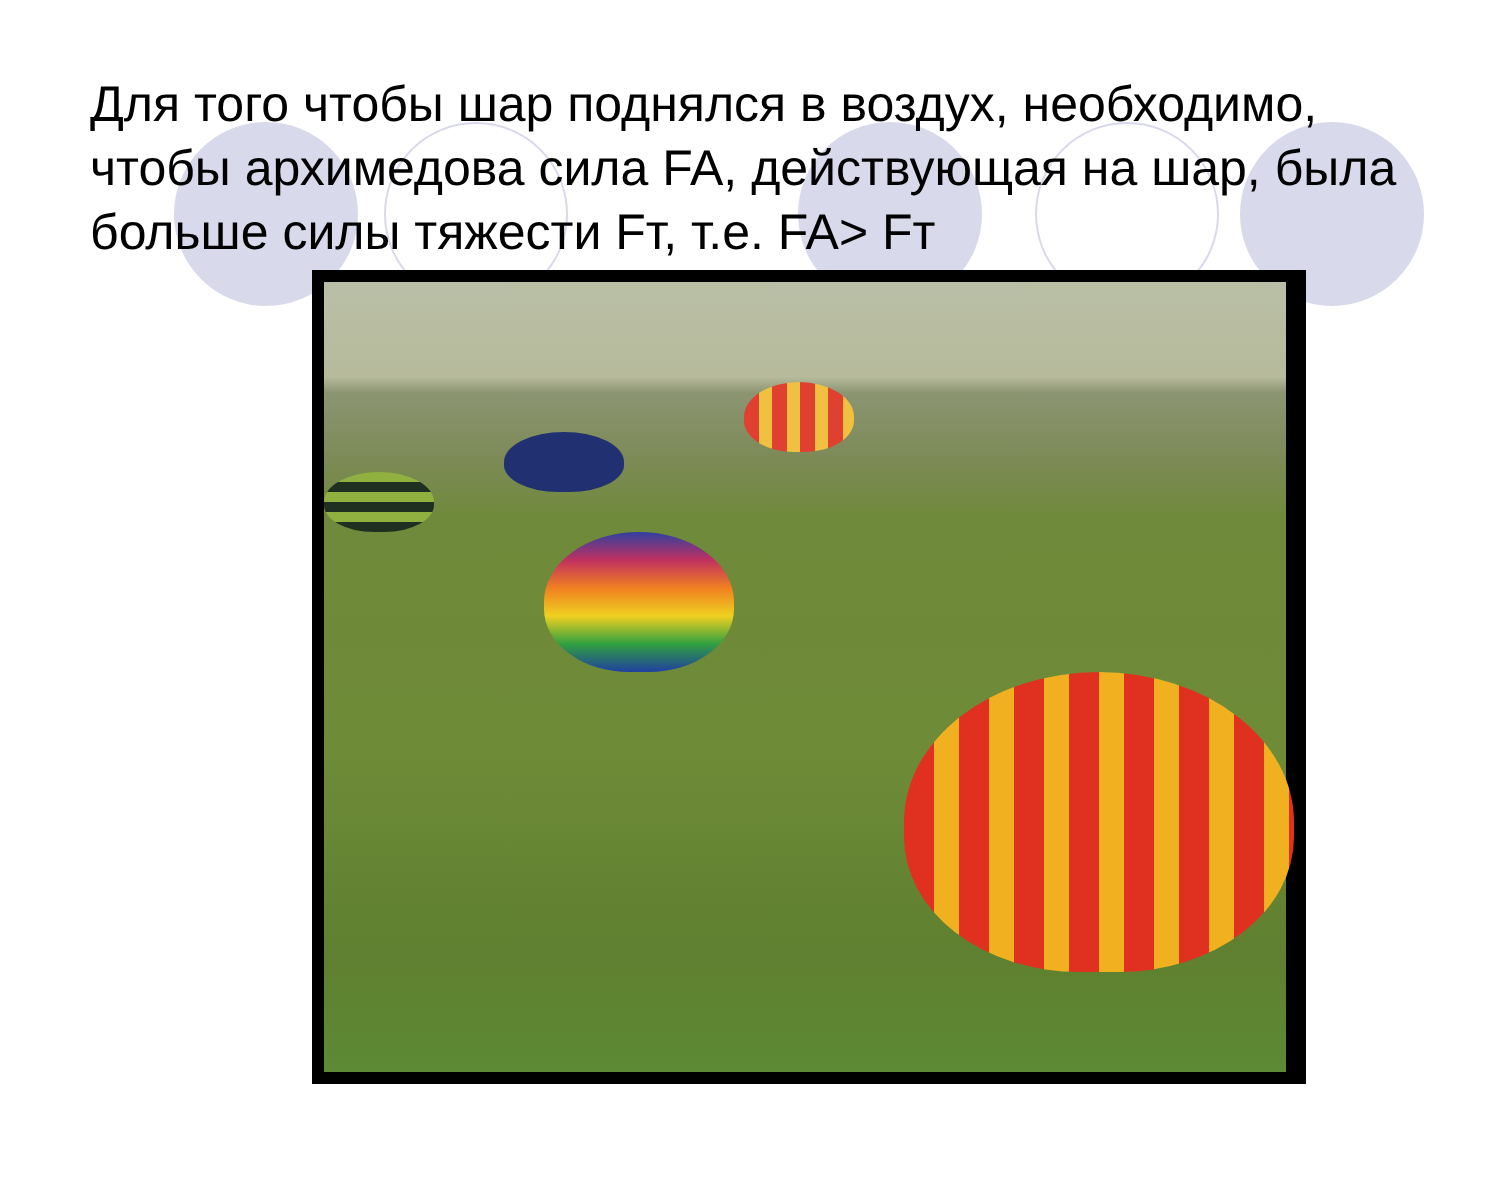Для того чтобы шар поднялся в воздух, необходимо, чтобы архимедова сила FA, действующая на шар, была больше силы тяжести Fт, т.е. FA> Fт